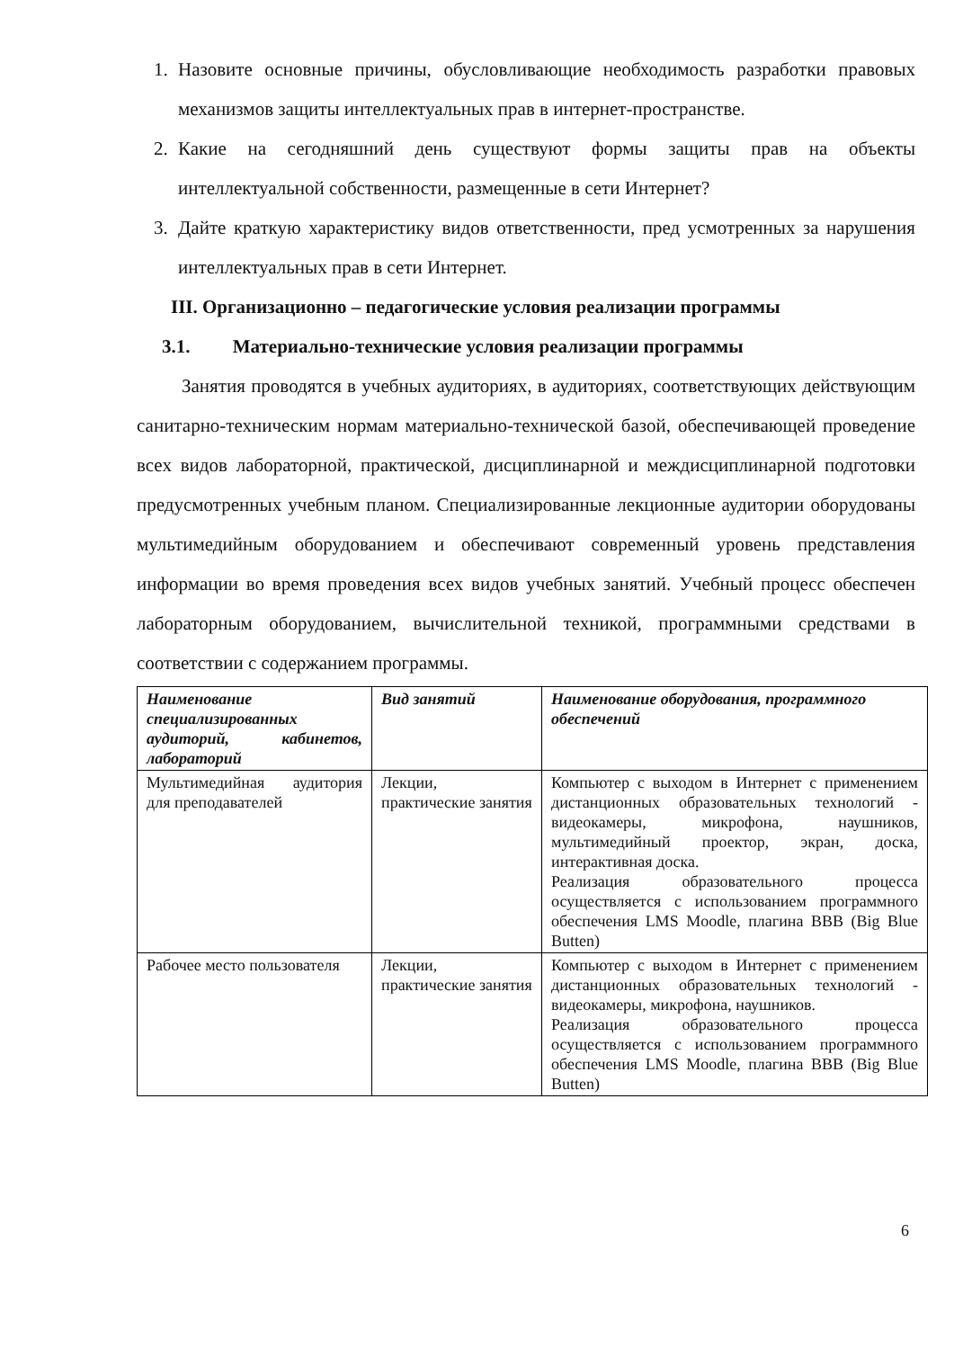1. Назовите основные причины, обусловливающие необходимость разработки правовых механизмов защиты интеллектуальных прав в интернет-пространстве.
2. Какие на сегодняшний день существуют формы защиты прав на объекты интеллектуальной собственности, размещенные в сети Интернет?
3. Дайте краткую характеристику видов ответственности, пред усмотренных за нарушения интеллектуальных прав в сети Интернет.
III. Организационно – педагогические условия реализации программы
3.1. Материально-технические условия реализации программы
Занятия проводятся в учебных аудиториях, в аудиториях, соответствующих действующим санитарно-техническим нормам материально-технической базой, обеспечивающей проведение всех видов лабораторной, практической, дисциплинарной и междисциплинарной подготовки предусмотренных учебным планом. Специализированные лекционные аудитории оборудованы мультимедийным оборудованием и обеспечивают современный уровень представления информации во время проведения всех видов учебных занятий. Учебный процесс обеспечен лабораторным оборудованием, вычислительной техникой, программными средствами в соответствии с содержанием программы.
| Наименование специализированных аудиторий, кабинетов, лабораторий | Вид занятий | Наименование оборудования, программного обеспечений |
| --- | --- | --- |
| Мультимедийная аудитория для преподавателей | Лекции, практические занятия | Компьютер с выходом в Интернет с применением дистанционных образовательных технологий - видеокамеры, микрофона, наушников, мультимедийный проектор, экран, доска, интерактивная доска. Реализация образовательного процесса осуществляется с использованием программного обеспечения LMS Moodle, плагина BBB (Big Blue Butten) |
| Рабочее место пользователя | Лекции, практические занятия | Компьютер с выходом в Интернет с применением дистанционных образовательных технологий - видеокамеры, микрофона, наушников. Реализация образовательного процесса осуществляется с использованием программного обеспечения LMS Moodle, плагина BBB (Big Blue Butten) |
6